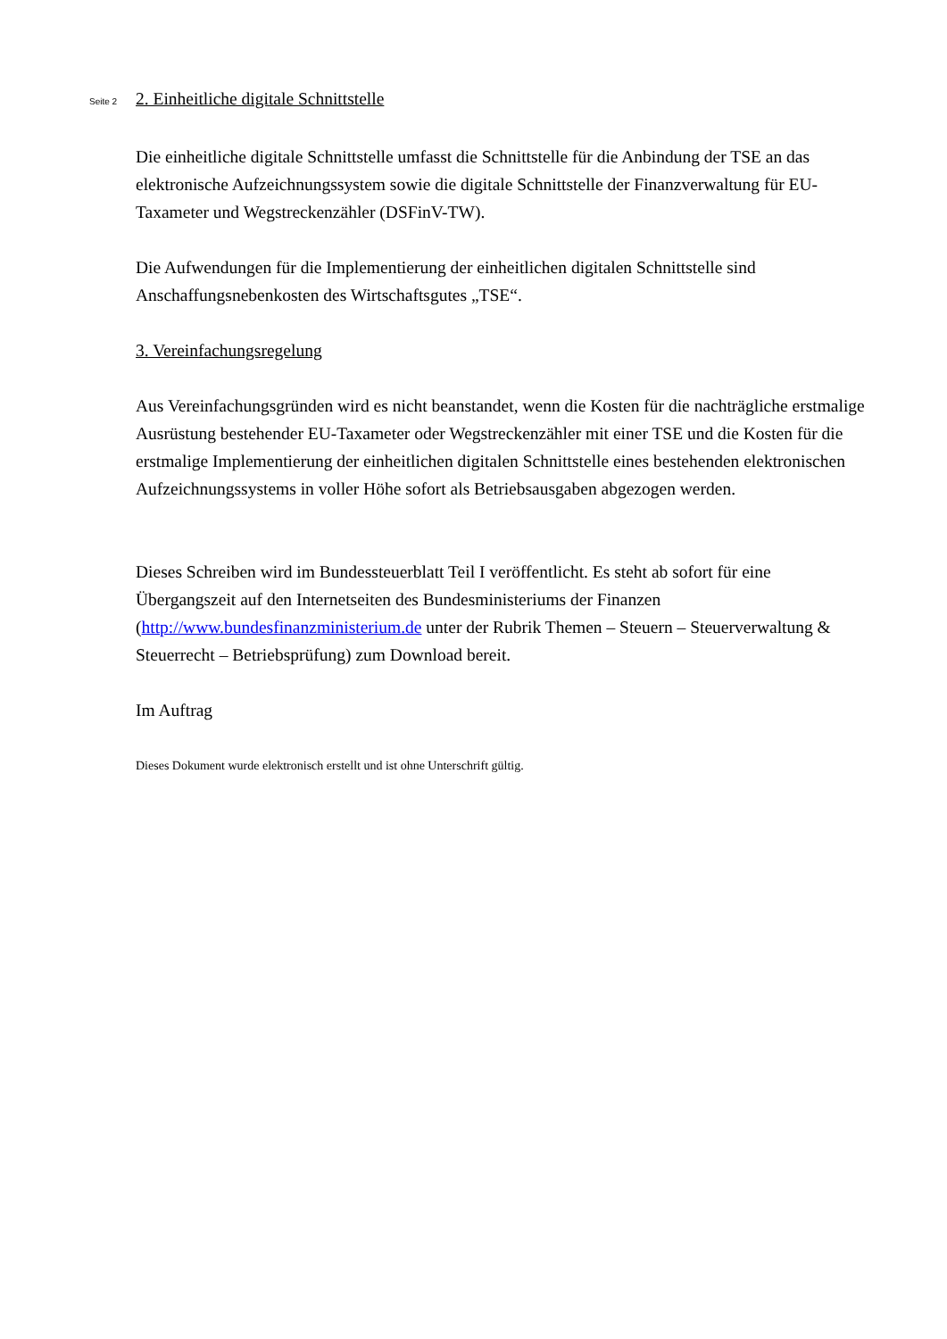Seite 2 2. Einheitliche digitale Schnittstelle
Die einheitliche digitale Schnittstelle umfasst die Schnittstelle für die Anbindung der TSE an das elektronische Aufzeichnungssystem sowie die digitale Schnittstelle der Finanzverwaltung für EU-Taxameter und Wegstreckenzähler (DSFinV-TW).
Die Aufwendungen für die Implementierung der einheitlichen digitalen Schnittstelle sind Anschaffungsnebenkosten des Wirtschaftsgutes „TSE“.
3. Vereinfachungsregelung
Aus Vereinfachungsgründen wird es nicht beanstandet, wenn die Kosten für die nachträgliche erstmalige Ausrüstung bestehender EU-Taxameter oder Wegstreckenzähler mit einer TSE und die Kosten für die erstmalige Implementierung der einheitlichen digitalen Schnittstelle eines bestehenden elektronischen Aufzeichnungssystems in voller Höhe sofort als Betriebsausgaben abgezogen werden.
Dieses Schreiben wird im Bundessteuerblatt Teil I veröffentlicht. Es steht ab sofort für eine Übergangszeit auf den Internetseiten des Bundesministeriums der Finanzen (http://www.bundesfinanzministerium.de unter der Rubrik Themen – Steuern – Steuerverwaltung & Steuerrecht – Betriebsprüfung) zum Download bereit.
Im Auftrag
Dieses Dokument wurde elektronisch erstellt und ist ohne Unterschrift gültig.